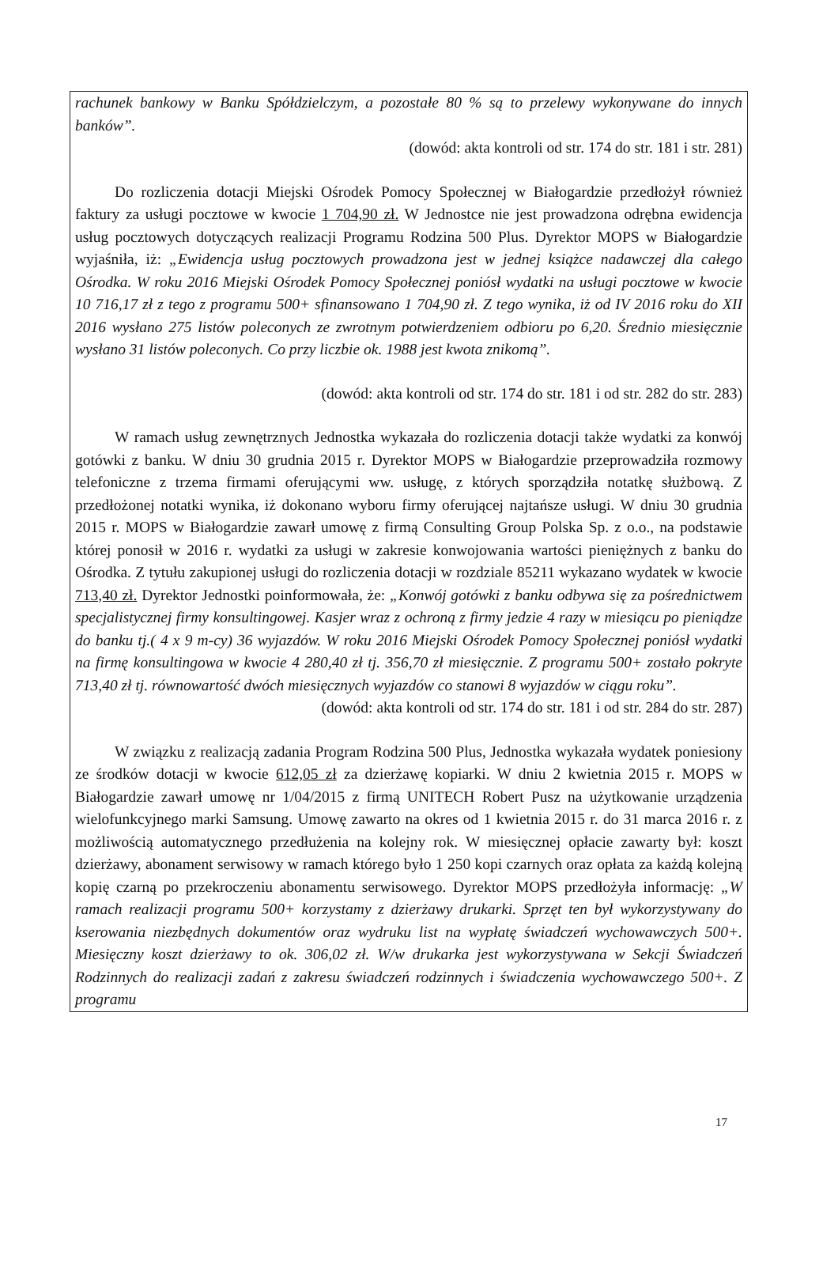rachunek bankowy w Banku Spółdzielczym, a pozostałe 80 % są to przelewy wykonywane do innych banków”.
(dowód: akta kontroli od str. 174 do str. 181 i str. 281)
Do rozliczenia dotacji Miejski Ośrodek Pomocy Społecznej w Białogardzie przedłożył również faktury za usługi pocztowe w kwocie 1 704,90 zł. W Jednostce nie jest prowadzona odrębna ewidencja usług pocztowych dotyczących realizacji Programu Rodzina 500 Plus. Dyrektor MOPS w Białogardzie wyjaśniła, iż: „Ewidencja usług pocztowych prowadzona jest w jednej książce nadawczej dla całego Ośrodka. W roku 2016 Miejski Ośrodek Pomocy Społecznej poniósł wydatki na usługi pocztowe w kwocie 10 716,17 zł z tego z programu 500+ sfinansowano 1 704,90 zł. Z tego wynika, iż od IV 2016 roku do XII 2016 wysłano 275 listów poleconych ze zwrotnym potwierdzeniem odbioru po 6,20. Średnio miesięcznie wysłano 31 listów poleconych. Co przy liczbie ok. 1988 jest kwota znikomą”.
(dowód: akta kontroli od str. 174 do str. 181 i od str. 282 do str. 283)
W ramach usług zewnętrznych Jednostka wykazała do rozliczenia dotacji także wydatki za konwój gotówki z banku. W dniu 30 grudnia 2015 r. Dyrektor MOPS w Białogardzie przeprowadziła rozmowy telefoniczne z trzema firmami oferującymi ww. usługę, z których sporządziła notatkę służbową. Z przedłożonej notatki wynika, iż dokonano wyboru firmy oferującej najtańsze usługi. W dniu 30 grudnia 2015 r. MOPS w Białogardzie zawarł umowę z firmą Consulting Group Polska Sp. z o.o., na podstawie której ponosił w 2016 r. wydatki za usługi w zakresie konwojowania wartości pieniężnych z banku do Ośrodka. Z tytułu zakupionej usługi do rozliczenia dotacji w rozdziale 85211 wykazano wydatek w kwocie 713,40 zł. Dyrektor Jednostki poinformowała, że: „Konwój gotówki z banku odbywa się za pośrednictwem specjalistycznej firmy konsultingowej. Kasjer wraz z ochroną z firmy jedzie 4 razy w miesiącu po pieniądze do banku tj.( 4 x 9 m-cy) 36 wyjazdów. W roku 2016 Miejski Ośrodek Pomocy Społecznej poniósł wydatki na firmę konsultingowa w kwocie 4 280,40 zł tj. 356,70 zł miesięcznie. Z programu 500+ zostało pokryte 713,40 zł tj. równowartość dwóch miesięcznych wyjazdów co stanowi 8 wyjazdów w ciągu roku”.
(dowód: akta kontroli od str. 174 do str. 181 i od str. 284 do str. 287)
W związku z realizacją zadania Program Rodzina 500 Plus, Jednostka wykazała wydatek poniesiony ze środków dotacji w kwocie 612,05 zł za dzierżawę kopiarki. W dniu 2 kwietnia 2015 r. MOPS w Białogardzie zawarł umowę nr 1/04/2015 z firmą UNITECH Robert Pusz na użytkowanie urządzenia wielofunkcyjnego marki Samsung. Umowę zawarto na okres od 1 kwietnia 2015 r. do 31 marca 2016 r. z możliwością automatycznego przedłużenia na kolejny rok. W miesięcznej opłacie zawarty był: koszt dzierżawy, abonament serwisowy w ramach którego było 1 250 kopi czarnych oraz opłata za każdą kolejną kopię czarną po przekroczeniu abonamentu serwisowego. Dyrektor MOPS przedłożyła informację: „W ramach realizacji programu 500+ korzystamy z dzierżawy drukarki. Sprzęt ten był wykorzystywany do kserowania niezbędnych dokumentów oraz wydruku list na wypłatę świadczeń wychowawczych 500+. Miesięczny koszt dzierżawy to ok. 306,02 zł. W/w drukarka jest wykorzystywana w Sekcji Świadczeń Rodzinnych do realizacji zadań z zakresu świadczeń rodzinnych i świadczenia wychowawczego 500+. Z programu
17